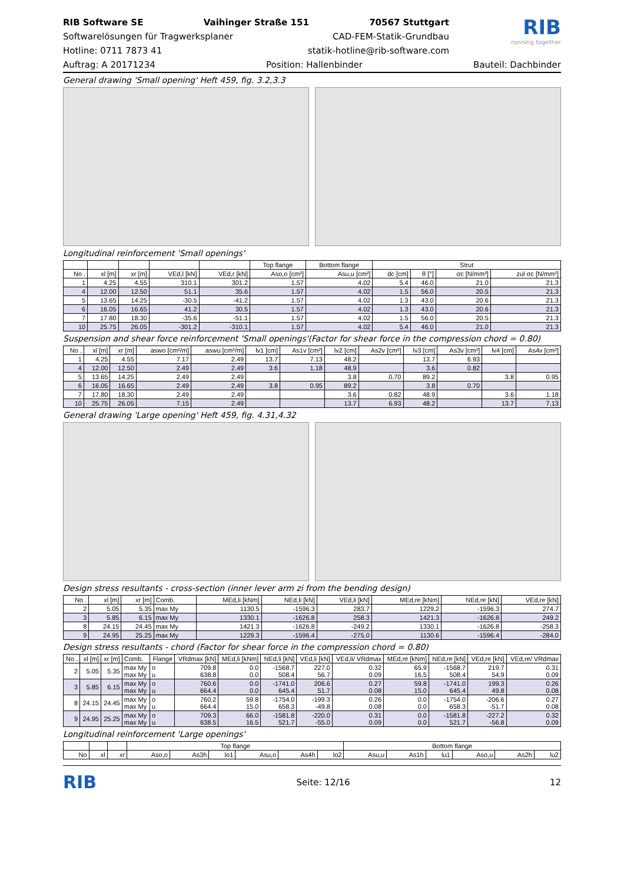RIB Software SE Vaihinger Straße 151 70567 Stuttgart
Softwarelösungen für Tragwerksplaner CAD-FEM-Statik-Grundbau
Hotline: 0711 7873 41 statik-hotline@rib-software.com
RIB
running together
Auftrag: A 20171234 Position: Hallenbinder Bauteil: Dachbinder
General drawing 'Small opening' Heft 459, fig. 3.2,3.3
Longitudinal reinforcement 'Small openings'
| | | | | | Top flange | Bottom flange | Strut | | | |
| --- | --- | --- | --- | --- | --- | --- | --- | --- | --- | --- |
| No . | xl [m] | xr [m] | VEd,l [kN] | VEd,r [kN] | Aso,o [cm²] | Asu,u [cm²] | dc [cm] | θ [°] | σc [N/mm²] | zul σc [N/mm²] |
| 1 | 4.25 | 4.55 | 310.1 | 301.2 | 1.57 | 4.02 | 5.4 | 46.0 | 21.0 | 21.3 |
| 4 | 12.00 | 12.50 | 51.1 | 35.6 | 1.57 | 4.02 | 1.5 | 56.0 | 20.5 | 21.3 |
| 5 | 13.65 | 14.25 | -30.5 | -41.2 | 1.57 | 4.02 | 1.3 | 43.0 | 20.6 | 21.3 |
| 6 | 16.05 | 16.65 | 41.2 | 30.5 | 1.57 | 4.02 | 1.3 | 43.0 | 20.6 | 21.3 |
| 7 | 17.80 | 18.30 | -35.6 | -51.1 | 1.57 | 4.02 | 1.5 | 56.0 | 20.5 | 21.3 |
| 10 | 25.75 | 26.05 | -301.2 | -310.1 | 1.57 | 4.02 | 5.4 | 46.0 | 21.0 | 21.3 |
Suspension and shear force reinforcement 'Small openings'(Factor for shear force in the compression chord = 0.80)
| No . | xl [m] | xr [m] | aswo [cm²/m] | aswu [cm²/m] | lv1 [cm] | As1v [cm²] | lv2 [cm] | As2v [cm²] | lv3 [cm] | As3v [cm²] | lv4 [cm] | As4v [cm²] |
| --- | --- | --- | --- | --- | --- | --- | --- | --- | --- | --- | --- | --- |
| 1 | 4.25 | 4.55 | 7.17 | 2.49 | 13.7 | 7.13 | 48.2 | | 13.7 | 6.93 | | |
| 4 | 12.00 | 12.50 | 2.49 | 2.49 | 3.6 | 1.18 | 48.9 | | 3.6 | 0.82 | | |
| 5 | 13.65 | 14.25 | 2.49 | 2.49 | | | 3.8 | 0.70 | 89.2 | | 3.8 | 0.95 |
| 6 | 16.05 | 16.65 | 2.49 | 2.49 | 3.8 | 0.95 | 89.2 | | 3.8 | 0.70 | | |
| 7 | 17.80 | 18.30 | 2.49 | 2.49 | | | 3.6 | 0.82 | 48.9 | | 3.6 | 1.18 |
| 10 | 25.75 | 26.05 | 7.15 | 2.49 | | | 13.7 | 6.93 | 48.2 | | 13.7 | 7.13 |
General drawing 'Large opening' Heft 459, fig. 4.31,4.32
Design stress resultants - cross-section (inner lever arm zi from the bending design)
| No . | xl [m] | xr [m] | Comb. | MEd,li [kNm] | NEd,li [kN] | VEd,li [kN] | MEd,re [kNm] | NEd,re [kN] | VEd,re [kN] |
| --- | --- | --- | --- | --- | --- | --- | --- | --- | --- |
| 2 | 5.05 | 5.35 | max My | 1130.5 | -1596.3 | 283.7 | 1229.2 | -1596.3 | 274.7 |
| 3 | 5.85 | 6.15 | max My | 1330.1 | -1626.8 | 258.3 | 1421.3 | -1626.8 | 249.2 |
| 8 | 24.15 | 24.45 | max My | 1421.3 | -1626.8 | -249.2 | 1330.1 | -1626.8 | -258.3 |
| 9 | 24.95 | 25.25 | max My | 1229.3 | -1596.4 | -275.0 | 1130.6 | -1596.4 | -284.0 |
Design stress resultants - chord (Factor for shear force in the compression chord = 0.80)
| No . | xl [m] | xr [m] | Comb. | Flange | VRdmax [kN] | MEd,li [kNm] | NEd,li [kN] | VEd,li [kN] | VEd,li/ VRdmax | MEd,re [kNm] | NEd,re [kN] | VEd,re [kN] | VEd,re/ VRdmax |
| --- | --- | --- | --- | --- | --- | --- | --- | --- | --- | --- | --- | --- | --- |
| 2 | 5.05 | 5.35 | max My max My | o u | 709.8 638.8 | 0.0 0.0 | -1568.7 508.4 | 227.0 56.7 | 0.32 0.09 | 65.9 16.5 | -1568.7 508.4 | 219.7 54.9 | 0.31 0.09 |
| 3 | 5.85 | 6.15 | max My max My | o u | 760.6 664.4 | 0.0 0.0 | -1741.0 645.4 | 206.6 51.7 | 0.27 0.08 | 59.8 15.0 | -1741.0 645.4 | 199.3 49.8 | 0.26 0.08 |
| 8 | 24.15 | 24.45 | max My max My | o u | 760.2 664.4 | 59.8 15.0 | -1754.0 658.3 | -199.3 -49.8 | 0.26 0.08 | 0.0 0.0 | -1754.0 658.3 | -206.6 -51.7 | 0.27 0.08 |
| 9 | 24.95 | 25.25 | max My max My | o u | 709.3 638.5 | 66.0 16.5 | -1581.8 521.7 | -220.0 -55.0 | 0.31 0.09 | 0.0 0.0 | -1581.8 521.7 | -227.2 -56.8 | 0.32 0.09 |
Longitudinal reinforcement 'Large openings'
| | | | Top flange | | | | | | Bottom flange | | | | | |
| --- | --- | --- | --- | --- | --- | --- | --- | --- | --- | --- | --- | --- | --- | --- |
| No | xl | xr | Aso,o | As3h | lo1 | Asu,o | As4h | lo2 | Asu,u | As1h | lu1 | Aso,u | As2h | lu2 |
RIB Seite: 12/16 12